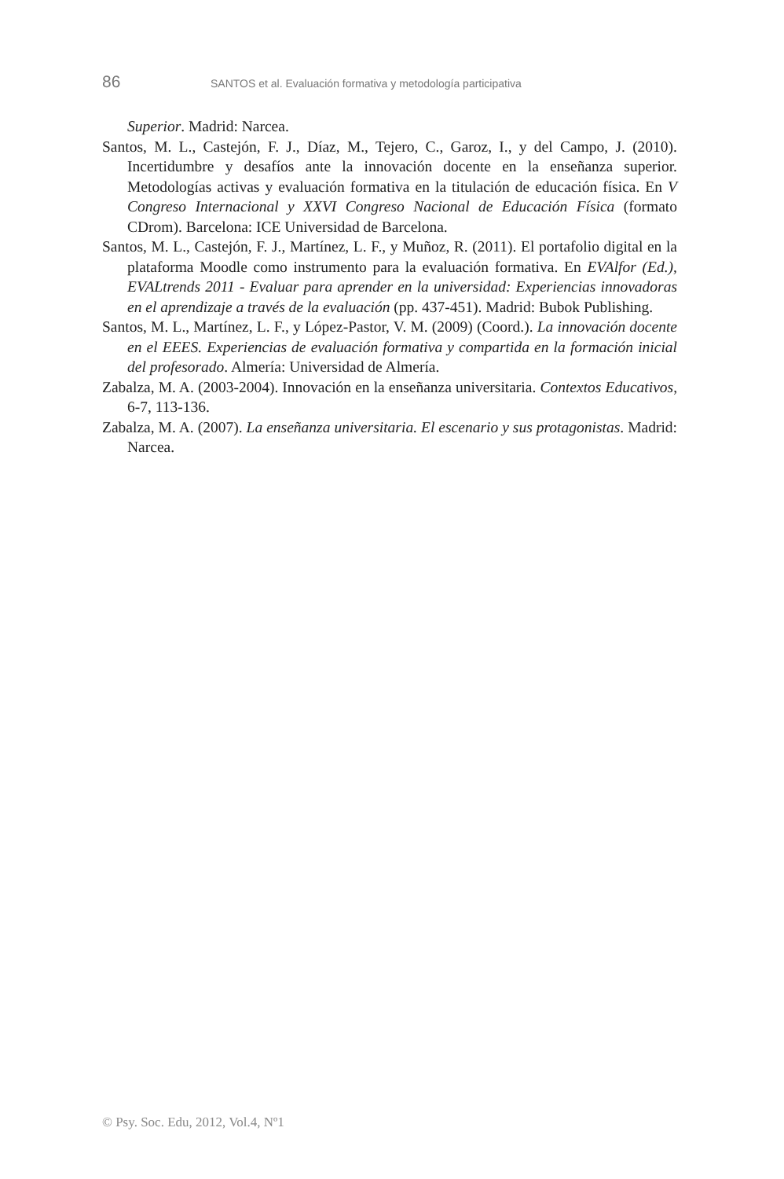86 SANTOS et al. Evaluación formativa y metodología participativa
Superior. Madrid: Narcea.
Santos, M. L., Castejón, F. J., Díaz, M., Tejero, C., Garoz, I., y del Campo, J. (2010). Incertidumbre y desafíos ante la innovación docente en la enseñanza superior. Metodologías activas y evaluación formativa en la titulación de educación física. En V Congreso Internacional y XXVI Congreso Nacional de Educación Física (formato CDrom). Barcelona: ICE Universidad de Barcelona.
Santos, M. L., Castejón, F. J., Martínez, L. F., y Muñoz, R. (2011). El portafolio digital en la plataforma Moodle como instrumento para la evaluación formativa. En EVAlfor (Ed.), EVALtrends 2011 - Evaluar para aprender en la universidad: Experiencias innovadoras en el aprendizaje a través de la evaluación (pp. 437-451). Madrid: Bubok Publishing.
Santos, M. L., Martínez, L. F., y López-Pastor, V. M. (2009) (Coord.). La innovación docente en el EEES. Experiencias de evaluación formativa y compartida en la formación inicial del profesorado. Almería: Universidad de Almería.
Zabalza, M. A. (2003-2004). Innovación en la enseñanza universitaria. Contextos Educativos, 6-7, 113-136.
Zabalza, M. A. (2007). La enseñanza universitaria. El escenario y sus protagonistas. Madrid: Narcea.
© Psy. Soc. Edu, 2012, Vol.4, Nº1